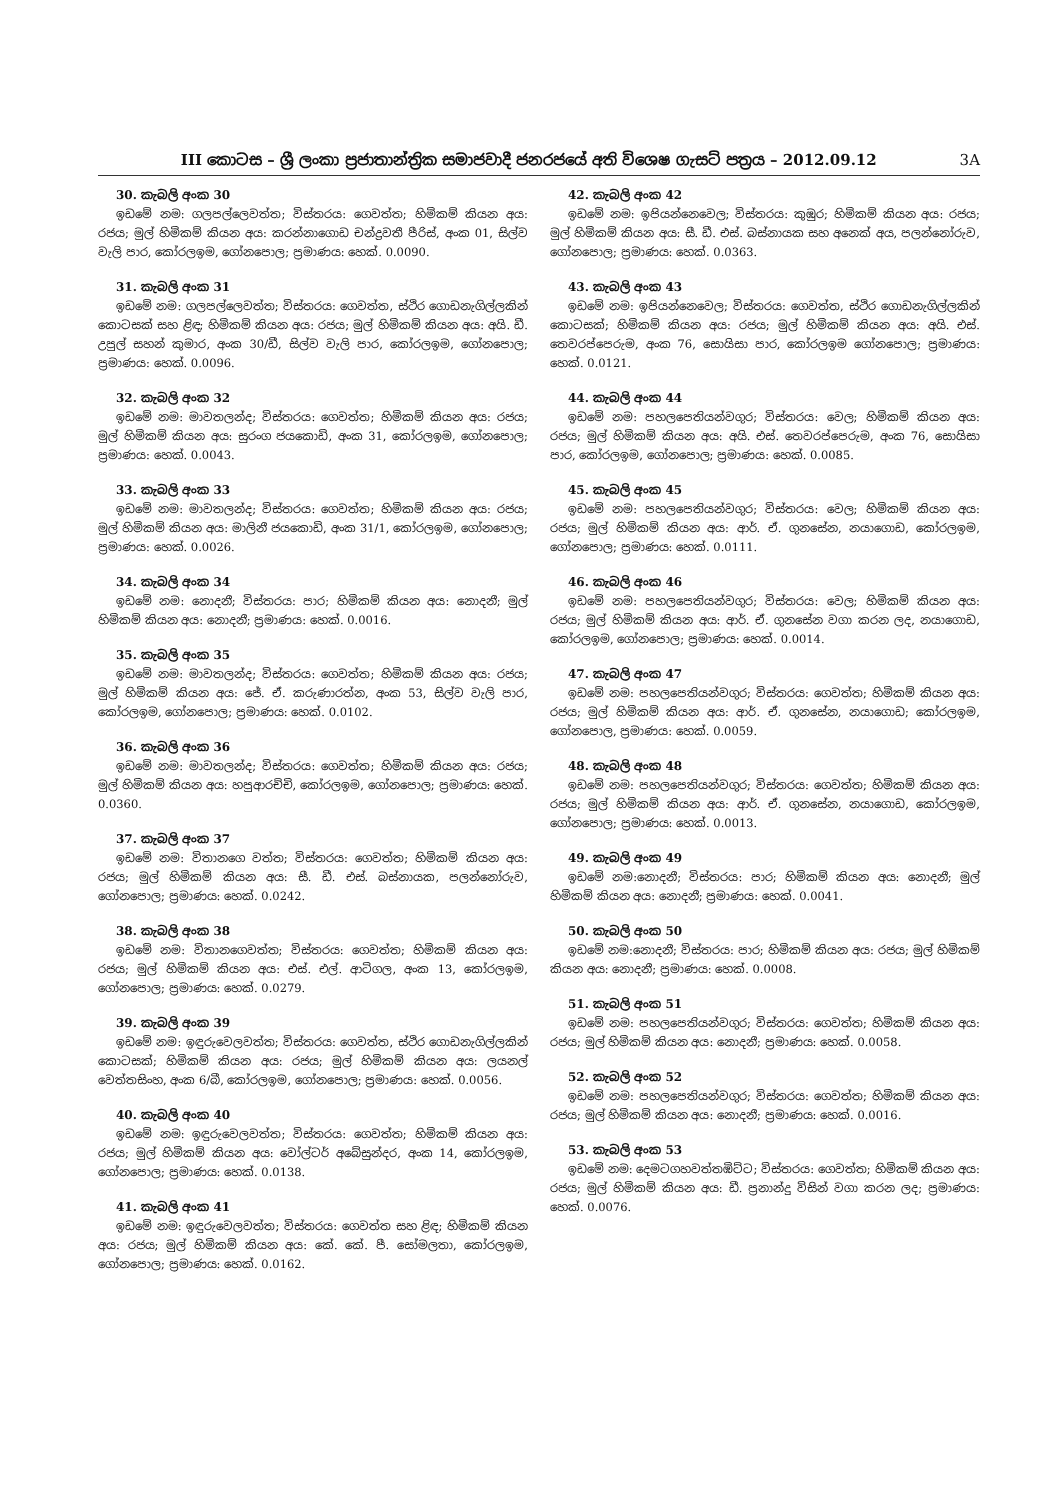III කොටස – ශ්‍රී ලංකා ප්‍රජාතාන්ත්‍රික සමාජවාදී ජනරජයේ අති විශෙෂ ගැසට් පත්‍රය – 2012.09.12 3A
30. කැබලි අංක 30
ඉඩමේ නම: ගලපල්ලෙවත්ත; විස්තරය: ගෙවත්ත; හිමිකම් කියන අය: රජය; මුල් හිමිකම් කියන අය: කරන්නාගොඩ චන්ද්‍රවතී පීරිස්, අංක 01, සිල්ව වැලි පාර, කෝරලඉම, ගෝනපොල; ප්‍රමාණය: හෙක්. 0.0090.
31. කැබලි අංක 31
ඉඩමේ නම: ගලපල්ලෙවත්ත; විස්තරය: ගෙවත්ත, ස්ථිර ගොඩනැගිල්ලකින් කොටසක් සහ ළිඳ; හිමිකම් කියන අය: රජය; මුල් හිමිකම් කියන අය: අයි. ඩී. උපුල් සහන් කුමාර, අංක 30/ඩී, සිල්ව වැලි පාර, කෝරලඉම, ගෝනපොල; ප්‍රමාණය: හෙක්. 0.0096.
32. කැබලි අංක 32
ඉඩමේ නම: මාවතලන්ද; විස්තරය: ගෙවත්ත; හිමිකම් කියන අය: රජය; මුල් හිමිකම් කියන අය: සුරංග ජයකොඩි, අංක 31, කෝරලඉම, ගෝනපොල; ප්‍රමාණය: හෙක්. 0.0043.
33. කැබලි අංක 33
ඉඩමේ නම: මාවතලන්ද; විස්තරය: ගෙවත්ත; හිමිකම් කියන අය: රජය; මුල් හිමිකම් කියන අය: මාලිනී ජයකොඩි, අංක 31/1, කෝරලඉම, ගෝනපොල; ප්‍රමාණය: හෙක්. 0.0026.
34. කැබලි අංක 34
ඉඩමේ නම: නොදනී; විස්තරය: පාර; හිමිකම් කියන අය: නොදනී; මුල් හිමිකම් කියන අය: නොදනී; ප්‍රමාණය: හෙක්. 0.0016.
35. කැබලි අංක 35
ඉඩමේ නම: මාවතලන්ද; විස්තරය: ගෙවත්ත; හිමිකම් කියන අය: රජය; මුල් හිමිකම් කියන අය: ජේ. ඒ. කරුණාරත්න, අංක 53, සිල්ව වැලි පාර, කෝරලඉම, ගෝනපොල; ප්‍රමාණය: හෙක්. 0.0102.
36. කැබලි අංක 36
ඉඩමේ නම: මාවතලන්ද; විස්තරය: ගෙවත්ත; හිමිකම් කියන අය: රජය; මුල් හිමිකම් කියන අය: හපුආරච්චි, කෝරලඉම, ගෝනපොල; ප්‍රමාණය: හෙක්. 0.0360.
37. කැබලි අංක 37
ඉඩමේ නම: විතානගෙ වත්ත; විස්තරය: ගෙවත්ත; හිමිකම් කියන අය: රජය; මුල් හිමිකම් කියන අය: සී. ඩී. එස්. බස්නායක, පලන්නෝරුව, ගෝනපොල; ප්‍රමාණය: හෙක්. 0.0242.
38. කැබලි අංක 38
ඉඩමේ නම: විතානගෙවත්ත; විස්තරය: ගෙවත්ත; හිමිකම් කියන අය: රජය; මුල් හිමිකම් කියන අය: එස්. එල්. ආටිගල, අංක 13, කෝරලඉම, ගෝනපොල; ප්‍රමාණය: හෙක්. 0.0279.
39. කැබලි අංක 39
ඉඩමේ නම: ඉඳුරුවෙලවත්ත; විස්තරය: ගෙවත්ත, ස්ථිර ගොඩනැගිල්ලකින් කොටසක්; හිමිකම් කියන අය: රජය; මුල් හිමිකම් කියන අය: ලයනල් වෙත්තසිංහ, අංක 6/බී, කෝරලඉම, ගෝනපොල; ප්‍රමාණය: හෙක්. 0.0056.
40. කැබලි අංක 40
ඉඩමේ නම: ඉඳුරුවෙලවත්ත; විස්තරය: ගෙවත්ත; හිමිකම් කියන අය: රජය; මුල් හිමිකම් කියන අය: වෝල්ටර් අබේසුන්දර, අංක 14, කෝරලඉම, ගෝනපොල; ප්‍රමාණය: හෙක්. 0.0138.
41. කැබලි අංක 41
ඉඩමේ නම: ඉඳුරුවෙලවත්ත; විස්තරය: ගෙවත්ත සහ ළිඳ; හිමිකම් කියන අය: රජය; මුල් හිමිකම් කියන අය: කේ. කේ. පී. සෝමලතා, කෝරලඉම, ගෝනපොල; ප්‍රමාණය: හෙක්. 0.0162.
42. කැබලි අංක 42
ඉඩමේ නම: ඉපියන්නෙවෙල; විස්තරය: කුඹුර; හිමිකම් කියන අය: රජය; මුල් හිමිකම් කියන අය: සී. ඩී. එස්. බස්නායක සහ අනෙක් අය, පලන්නෝරුව, ගෝනපොල; ප්‍රමාණය: හෙක්. 0.0363.
43. කැබලි අංක 43
ඉඩමේ නම: ඉපියන්නෙවෙල; විස්තරය: ගෙවත්ත, ස්ථිර ගොඩනැගිල්ලකින් කොටසක්; හිමිකම් කියන අය: රජය; මුල් හිමිකම් කියන අය: අයි. එස්. තෙවරප්පෙරුම, අංක 76, සොයිසා පාර, කෝරලඉම ගෝනපොල; ප්‍රමාණය: හෙක්. 0.0121.
44. කැබලි අංක 44
ඉඩමේ නම: පහලපෙතියන්වගුර; විස්තරය: වෙල; හිමිකම් කියන අය: රජය; මුල් හිමිකම් කියන අය: අයි. එස්. තෙවරප්පෙරුම, අංක 76, සොයිසා පාර, කෝරලඉම, ගෝනපොල; ප්‍රමාණය: හෙක්. 0.0085.
45. කැබලි අංක 45
ඉඩමේ නම: පහලපෙතියන්වගුර; විස්තරය: වෙල; හිමිකම් කියන අය: රජය; මුල් හිමිකම් කියන අය: ආර්. ඒ. ගුනසේන, නයාගොඩ, කෝරලඉම, ගෝනපොල; ප්‍රමාණය: හෙක්. 0.0111.
46. කැබලි අංක 46
ඉඩමේ නම: පහලපෙතියන්වගුර; විස්තරය: වෙල; හිමිකම් කියන අය: රජය; මුල් හිමිකම් කියන අය: ආර්. ඒ. ගුනසේන වගා කරන ලද, නයාගොඩ, කෝරලඉම, ගෝනපොල; ප්‍රමාණය: හෙක්. 0.0014.
47. කැබලි අංක 47
ඉඩමේ නම: පහලපෙතියන්වගුර; විස්තරය: ගෙවත්ත; හිමිකම් කියන අය: රජය; මුල් හිමිකම් කියන අය: ආර්. ඒ. ගුනසේන, නයාගොඩ; කෝරලඉම, ගෝනපොල, ප්‍රමාණය: හෙක්. 0.0059.
48. කැබලි අංක 48
ඉඩමේ නම: පහලපෙතියන්වගුර; විස්තරය: ගෙවත්ත; හිමිකම් කියන අය: රජය; මුල් හිමිකම් කියන අය: ආර්. ඒ. ගුනසේන, නයාගොඩ, කෝරලඉම, ගෝනපොල; ප්‍රමාණය: හෙක්. 0.0013.
49. කැබලි අංක 49
ඉඩමේ නම:නොදනී; විස්තරය: පාර; හිමිකම් කියන අය: නොදනී; මුල් හිමිකම් කියන අය: නොදනී; ප්‍රමාණය: හෙක්. 0.0041.
50. කැබලි අංක 50
ඉඩමේ නම:නොදනී; විස්තරය: පාර; හිමිකම් කියන අය: රජය; මුල් හිමිකම් කියන අය: නොදනී; ප්‍රමාණය: හෙක්. 0.0008.
51. කැබලි අංක 51
ඉඩමේ නම: පහලපෙතියන්වගුර; විස්තරය: ගෙවත්ත; හිමිකම් කියන අය: රජය; මුල් හිමිකම් කියන අය: නොදනී; ප්‍රමාණය: හෙක්. 0.0058.
52. කැබලි අංක 52
ඉඩමේ නම: පහලපෙතියන්වගුර; විස්තරය: ගෙවත්ත; හිමිකම් කියන අය: රජය; මුල් හිමිකම් කියන අය: නොදනී; ප්‍රමාණය: හෙක්. 0.0016.
53. කැබලි අංක 53
ඉඩමේ නම: දෙමටගහවත්තඹිට්ට; විස්තරය: ගෙවත්ත; හිමිකම් කියන අය: රජය; මුල් හිමිකම් කියන අය: ඩී. ප්‍රනාන්දු විසින් වගා කරන ලද; ප්‍රමාණය: හෙක්. 0.0076.